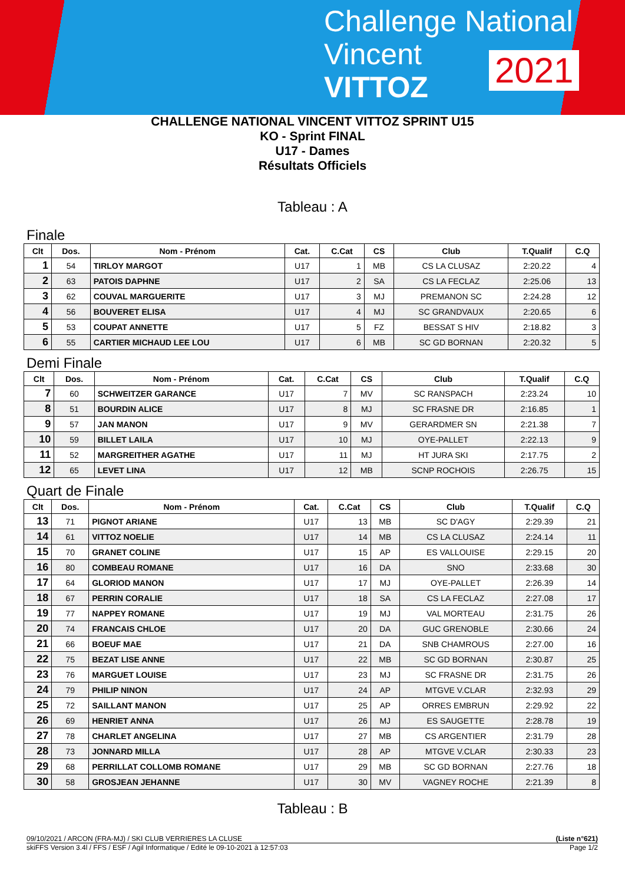Challenge National
Vincent
VITTOZ
2021
CHALLENGE NATIONAL VINCENT VITTOZ SPRINT U15
KO - Sprint FINAL
U17 - Dames
Résultats Officiels
Tableau : A
Finale
| Clt | Dos. | Nom - Prénom | Cat. | C.Cat | CS | Club | T.Qualif | C.Q |
| --- | --- | --- | --- | --- | --- | --- | --- | --- |
| 1 | 54 | TIRLOY MARGOT | U17 | 1 | MB | CS LA CLUSAZ | 2:20.22 | 4 |
| 2 | 63 | PATOIS DAPHNE | U17 | 2 | SA | CS LA FECLAZ | 2:25.06 | 13 |
| 3 | 62 | COUVAL MARGUERITE | U17 | 3 | MJ | PREMANON SC | 2:24.28 | 12 |
| 4 | 56 | BOUVERET ELISA | U17 | 4 | MJ | SC GRANDVAUX | 2:20.65 | 6 |
| 5 | 53 | COUPAT ANNETTE | U17 | 5 | FZ | BESSAT S HIV | 2:18.82 | 3 |
| 6 | 55 | CARTIER MICHAUD LEE LOU | U17 | 6 | MB | SC GD BORNAN | 2:20.32 | 5 |
Demi Finale
| Clt | Dos. | Nom - Prénom | Cat. | C.Cat | CS | Club | T.Qualif | C.Q |
| --- | --- | --- | --- | --- | --- | --- | --- | --- |
| 7 | 60 | SCHWEITZER GARANCE | U17 | 7 | MV | SC RANSPACH | 2:23.24 | 10 |
| 8 | 51 | BOURDIN ALICE | U17 | 8 | MJ | SC FRASNE DR | 2:16.85 | 1 |
| 9 | 57 | JAN MANON | U17 | 9 | MV | GERARDMER SN | 2:21.38 | 7 |
| 10 | 59 | BILLET LAILA | U17 | 10 | MJ | OYE-PALLET | 2:22.13 | 9 |
| 11 | 52 | MARGREITHER AGATHE | U17 | 11 | MJ | HT JURA SKI | 2:17.75 | 2 |
| 12 | 65 | LEVET LINA | U17 | 12 | MB | SCNP ROCHOIS | 2:26.75 | 15 |
Quart de Finale
| Clt | Dos. | Nom - Prénom | Cat. | C.Cat | CS | Club | T.Qualif | C.Q |
| --- | --- | --- | --- | --- | --- | --- | --- | --- |
| 13 | 71 | PIGNOT ARIANE | U17 | 13 | MB | SC D'AGY | 2:29.39 | 21 |
| 14 | 61 | VITTOZ NOELIE | U17 | 14 | MB | CS LA CLUSAZ | 2:24.14 | 11 |
| 15 | 70 | GRANET COLINE | U17 | 15 | AP | ES VALLOUISE | 2:29.15 | 20 |
| 16 | 80 | COMBEAU ROMANE | U17 | 16 | DA | SNO | 2:33.68 | 30 |
| 17 | 64 | GLORIOD MANON | U17 | 17 | MJ | OYE-PALLET | 2:26.39 | 14 |
| 18 | 67 | PERRIN CORALIE | U17 | 18 | SA | CS LA FECLAZ | 2:27.08 | 17 |
| 19 | 77 | NAPPEY ROMANE | U17 | 19 | MJ | VAL MORTEAU | 2:31.75 | 26 |
| 20 | 74 | FRANCAIS CHLOE | U17 | 20 | DA | GUC GRENOBLE | 2:30.66 | 24 |
| 21 | 66 | BOEUF MAE | U17 | 21 | DA | SNB CHAMROUS | 2:27.00 | 16 |
| 22 | 75 | BEZAT LISE ANNE | U17 | 22 | MB | SC GD BORNAN | 2:30.87 | 25 |
| 23 | 76 | MARGUET LOUISE | U17 | 23 | MJ | SC FRASNE DR | 2:31.75 | 26 |
| 24 | 79 | PHILIP NINON | U17 | 24 | AP | MTGVE V.CLAR | 2:32.93 | 29 |
| 25 | 72 | SAILLANT MANON | U17 | 25 | AP | ORRES EMBRUN | 2:29.92 | 22 |
| 26 | 69 | HENRIET ANNA | U17 | 26 | MJ | ES SAUGETTE | 2:28.78 | 19 |
| 27 | 78 | CHARLET ANGELINA | U17 | 27 | MB | CS ARGENTIER | 2:31.79 | 28 |
| 28 | 73 | JONNARD MILLA | U17 | 28 | AP | MTGVE V.CLAR | 2:30.33 | 23 |
| 29 | 68 | PERRILLAT COLLOMB ROMANE | U17 | 29 | MB | SC GD BORNAN | 2:27.76 | 18 |
| 30 | 58 | GROSJEAN JEHANNE | U17 | 30 | MV | VAGNEY ROCHE | 2:21.39 | 8 |
Tableau : B
09/10/2021 / ARCON (FRA-MJ) / SKI CLUB VERRIERES LA CLUSE (Liste n°621)
skiFFS Version 3.4l / FFS / ESF / Agil Informatique / Edité le 09-10-2021 à 12:57:03 Page 1/2